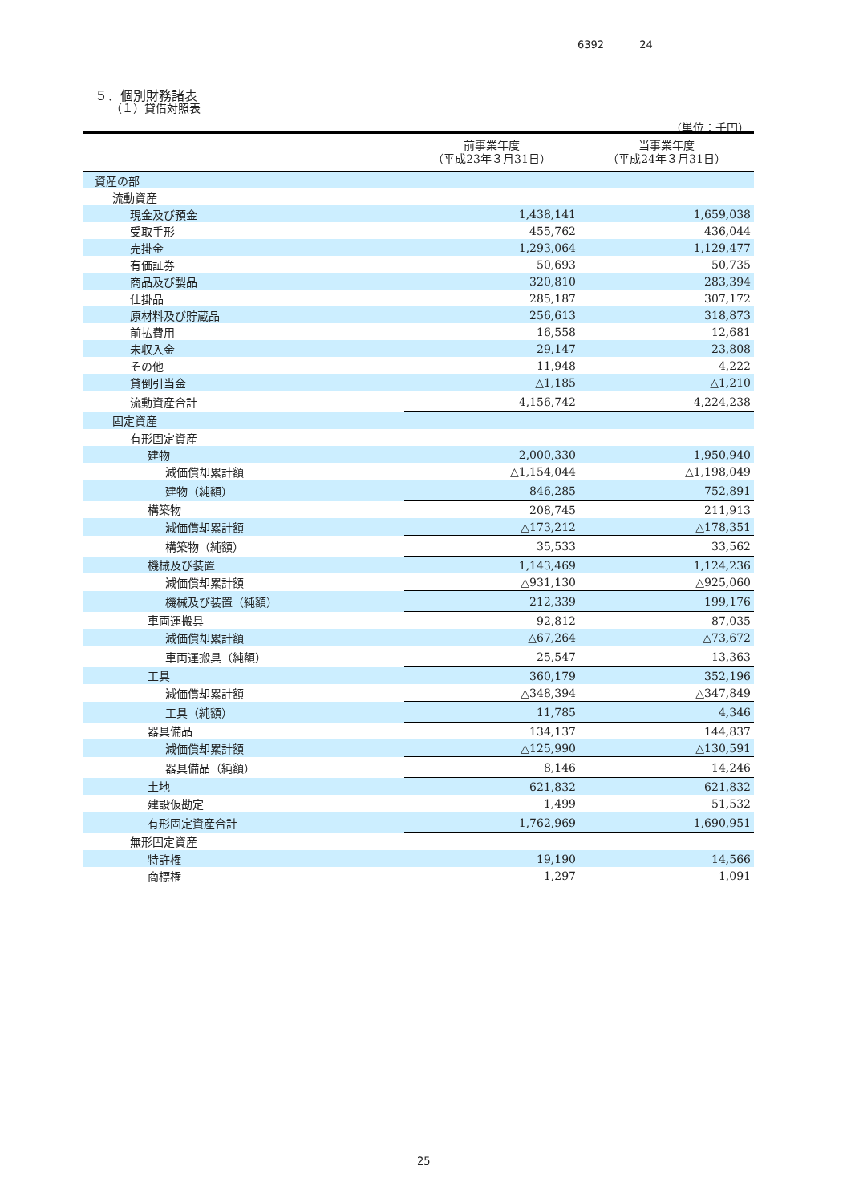6392 24
５．個別財務諸表
（１）貸借対照表
（単位：千円）
| | 前事業年度 （平成23年３月31日） | 当事業年度 （平成24年３月31日） |
| --- | --- | --- |
| 資産の部 | | |
| 流動資産 | | |
| 現金及び預金 | 1,438,141 | 1,659,038 |
| 受取手形 | 455,762 | 436,044 |
| 売掛金 | 1,293,064 | 1,129,477 |
| 有価証券 | 50,693 | 50,735 |
| 商品及び製品 | 320,810 | 283,394 |
| 仕掛品 | 285,187 | 307,172 |
| 原材料及び貯蔵品 | 256,613 | 318,873 |
| 前払費用 | 16,558 | 12,681 |
| 未収入金 | 29,147 | 23,808 |
| その他 | 11,948 | 4,222 |
| 貸倒引当金 | △1,185 | △1,210 |
| 流動資産合計 | 4,156,742 | 4,224,238 |
| 固定資産 | | |
| 有形固定資産 | | |
| 建物 | 2,000,330 | 1,950,940 |
| 減価償却累計額 | △1,154,044 | △1,198,049 |
| 建物（純額） | 846,285 | 752,891 |
| 構築物 | 208,745 | 211,913 |
| 減価償却累計額 | △173,212 | △178,351 |
| 構築物（純額） | 35,533 | 33,562 |
| 機械及び装置 | 1,143,469 | 1,124,236 |
| 減価償却累計額 | △931,130 | △925,060 |
| 機械及び装置（純額） | 212,339 | 199,176 |
| 車両運搬具 | 92,812 | 87,035 |
| 減価償却累計額 | △67,264 | △73,672 |
| 車両運搬具（純額） | 25,547 | 13,363 |
| 工具 | 360,179 | 352,196 |
| 減価償却累計額 | △348,394 | △347,849 |
| 工具（純額） | 11,785 | 4,346 |
| 器具備品 | 134,137 | 144,837 |
| 減価償却累計額 | △125,990 | △130,591 |
| 器具備品（純額） | 8,146 | 14,246 |
| 土地 | 621,832 | 621,832 |
| 建設仮勘定 | 1,499 | 51,532 |
| 有形固定資産合計 | 1,762,969 | 1,690,951 |
| 無形固定資産 | | |
| 特許権 | 19,190 | 14,566 |
| 商標権 | 1,297 | 1,091 |
25